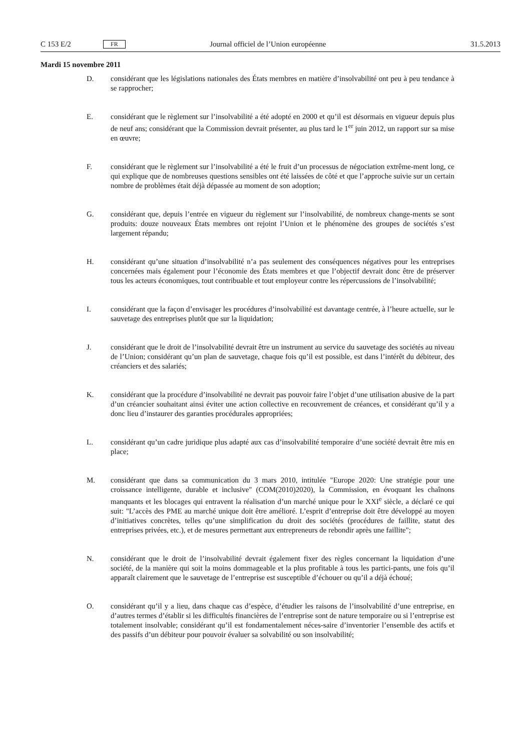C 153 E/2 FR Journal officiel de l’Union européenne 31.5.2013
Mardi 15 novembre 2011
D. considérant que les législations nationales des États membres en matière d’insolvabilité ont peu à peu tendance à se rapprocher;
E. considérant que le règlement sur l’insolvabilité a été adopté en 2000 et qu’il est désormais en vigueur depuis plus de neuf ans; considérant que la Commission devrait présenter, au plus tard le 1<sup>er</sup> juin 2012, un rapport sur sa mise en œuvre;
F. considérant que le règlement sur l’insolvabilité a été le fruit d’un processus de négociation extrême-ment long, ce qui explique que de nombreuses questions sensibles ont été laissées de côté et que l’approche suivie sur un certain nombre de problèmes était déjà dépassée au moment de son adoption;
G. considérant que, depuis l’entrée en vigueur du règlement sur l’insolvabilité, de nombreux change-ments se sont produits: douze nouveaux États membres ont rejoint l’Union et le phénomène des groupes de sociétés s’est largement répandu;
H. considérant qu’une situation d’insolvabilité n’a pas seulement des conséquences négatives pour les entreprises concernées mais également pour l’économie des États membres et que l’objectif devrait donc être de préserver tous les acteurs économiques, tout contribuable et tout employeur contre les répercussions de l’insolvabilité;
I. considérant que la façon d’envisager les procédures d’insolvabilité est davantage centrée, à l’heure actuelle, sur le sauvetage des entreprises plutôt que sur la liquidation;
J. considérant que le droit de l’insolvabilité devrait être un instrument au service du sauvetage des sociétés au niveau de l’Union; considérant qu’un plan de sauvetage, chaque fois qu’il est possible, est dans l’intérêt du débiteur, des créanciers et des salariés;
K. considérant que la procédure d’insolvabilité ne devrait pas pouvoir faire l’objet d’une utilisation abusive de la part d’un créancier souhaitant ainsi éviter une action collective en recouvrement de créances, et considérant qu’il y a donc lieu d’instaurer des garanties procédurales appropriées;
L. considérant qu’un cadre juridique plus adapté aux cas d’insolvabilité temporaire d’une société devrait être mis en place;
M. considérant que dans sa communication du 3 mars 2010, intitulée "Europe 2020: Une stratégie pour une croissance intelligente, durable et inclusive" (COM(2010)2020), la Commission, en évoquant les chaînons manquants et les blocages qui entravent la réalisation d’un marché unique pour le XXI<sup>e</sup> siècle, a déclaré ce qui suit: "L’accès des PME au marché unique doit être amélioré. L’esprit d’entreprise doit être développé au moyen d’initiatives concrètes, telles qu’une simplification du droit des sociétés (procédures de faillite, statut des entreprises privées, etc.), et de mesures permettant aux entrepreneurs de rebondir après une faillite";
N. considérant que le droit de l’insolvabilité devrait également fixer des règles concernant la liquidation d’une société, de la manière qui soit la moins dommageable et la plus profitable à tous les partici-pants, une fois qu’il apparaît clairement que le sauvetage de l’entreprise est susceptible d’échouer ou qu’il a déjà échoué;
O. considérant qu’il y a lieu, dans chaque cas d’espèce, d’étudier les raisons de l’insolvabilité d’une entreprise, en d’autres termes d’établir si les difficultés financières de l’entreprise sont de nature temporaire ou si l’entreprise est totalement insolvable; considérant qu’il est fondamentalement néces-saire d’inventorier l’ensemble des actifs et des passifs d’un débiteur pour pouvoir évaluer sa solvabilité ou son insolvabilité;